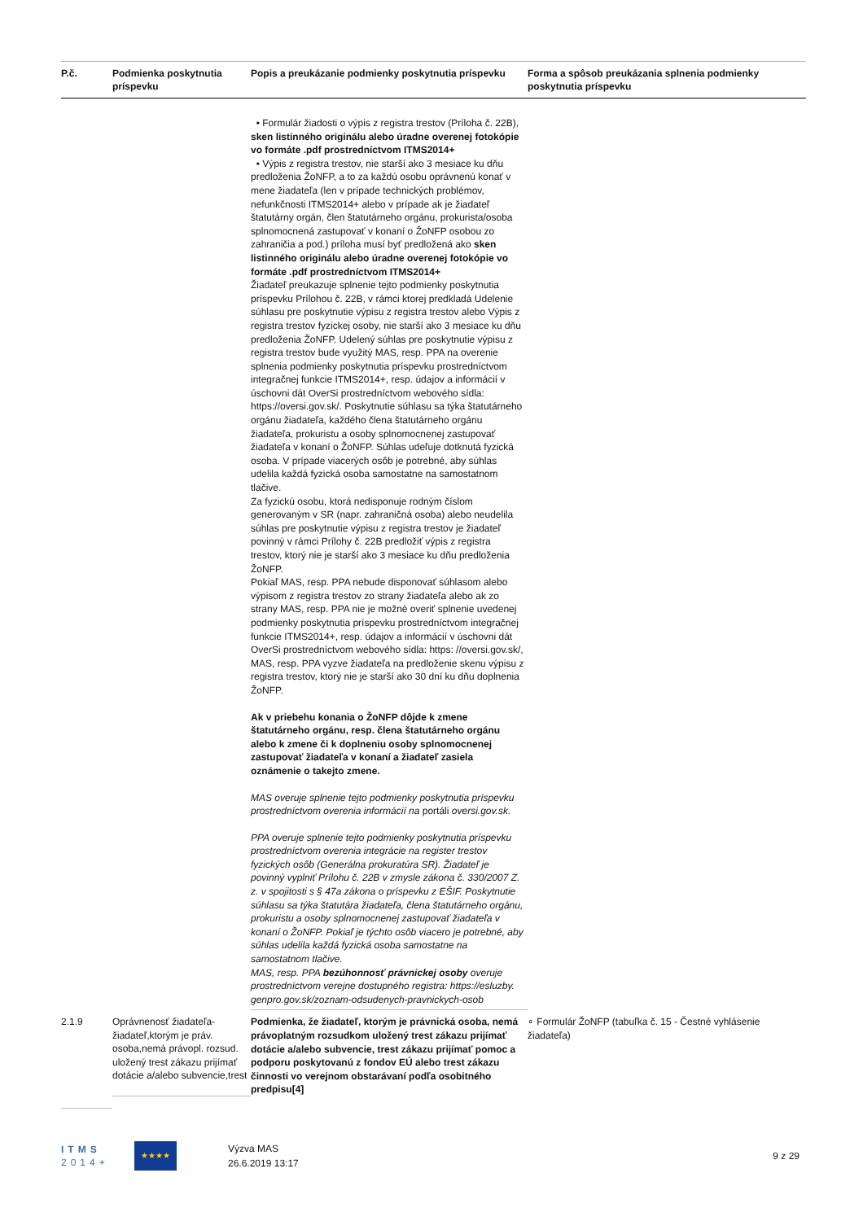| P.č. | Podmienka poskytnutia príspevku | Popis a preukázanie podmienky poskytnutia príspevku | Forma a spôsob preukázania splnenia podmienky poskytnutia príspevku |
| --- | --- | --- | --- |
| | | • Formulár žiadosti o výpis z registra trestov (Príloha č. 22B), sken listinného originálu alebo úradne overenej fotokópie vo formáte .pdf prostredníctvom ITMS2014+ • Výpis z registra trestov, nie starší ako 3 mesiace ku dňu predloženia ŽoNFP, a to za každú osobu oprávnenú konať v mene žiadateľa (len v prípade technických problémov, nefunkčnosti ITMS2014+ alebo v prípade ak je žiadateľ štatutárny orgán, člen štatutárneho orgánu, prokurista/osoba splnomocnená zastupovať v konaní o ŽoNFP osobou zo zahraničia a pod.) príloha musí byť predložená ako sken listinného originálu alebo úradne overenej fotokópie vo formáte .pdf prostredníctvom ITMS2014+ Žiadateľ preukazuje splnenie tejto podmienky poskytnutia príspevku Prílohou č. 22B, v rámci ktorej predkladá Udelenie súhlasu pre poskytnutie výpisu z registra trestov alebo Výpis z registra trestov fyzickej osoby, nie starší ako 3 mesiace ku dňu predloženia ŽoNFP. Udelený súhlas pre poskytnutie výpisu z registra trestov bude využitý MAS, resp. PPA na overenie splnenia podmienky poskytnutia príspevku prostredníctvom integračnej funkcie ITMS2014+, resp. údajov a informácií v úschovni dát OverSi prostredníctvom webového sídla: https://oversi.gov.sk/. Poskytnutie súhlasu sa týka štatutárneho orgánu žiadateľa, každého člena štatutárneho orgánu žiadateľa, prokuristu a osoby splnomocnenej zastupovať žiadateľa v konaní o ŽoNFP. Súhlas udeľuje dotknutá fyzická osoba. V prípade viacerých osôb je potrebné, aby súhlas udelila každá fyzická osoba samostatne na samostatnom tlačive. Za fyzickú osobu, ktorá nedisponuje rodným číslom generovaným v SR (napr. zahraničná osoba) alebo neudelila súhlas pre poskytnutie výpisu z registra trestov je žiadateľ povinný v rámci Prílohy č. 22B predložiť výpis z registra trestov, ktorý nie je starší ako 3 mesiace ku dňu predloženia ŽoNFP. Pokiaľ MAS, resp. PPA nebude disponovať súhlasom alebo výpisom z registra trestov zo strany žiadateľa alebo ak zo strany MAS, resp. PPA nie je možné overiť splnenie uvedenej podmienky poskytnutia príspevku prostredníctvom integračnej funkcie ITMS2014+, resp. údajov a informácií v úschovni dát OverSi prostredníctvom webového sídla: https: //oversi.gov.sk/, MAS, resp. PPA vyzve žiadateľa na predloženie skenu výpisu z registra trestov, ktorý nie je starší ako 30 dní ku dňu doplnenia ŽoNFP. Ak v priebehu konania o ŽoNFP dôjde k zmene štatutárneho orgánu, resp. člena štatutárneho orgánu alebo k zmene či k doplneniu osoby splnomocnenej zastupovať žiadateľa v konaní a žiadateľ zasiela oznámenie o takejto zmene. MAS overuje splnenie tejto podmienky poskytnutia príspevku prostredníctvom overenia informácií na portáli oversi.gov.sk. PPA overuje splnenie tejto podmienky poskytnutia príspevku prostredníctvom overenia integrácie na register trestov fyzických osôb (Generálna prokuratúra SR). Žiadateľ je povinný vyplniť Prílohu č. 22B v zmysle zákona č. 330/2007 Z. z. v spojitosti s § 47a zákona o príspevku z EŠIF. Poskytnutie súhlasu sa týka štatutára žiadateľa, člena štatutárneho orgánu, prokuristu a osoby splnomocnenej zastupovať žiadateľa v konaní o ŽoNFP. Pokiaľ je týchto osôb viacero je potrebné, aby súhlas udelila každá fyzická osoba samostatne na samostatnom tlačive. MAS, resp. PPA bezúhonnosť právnickej osoby overuje prostredníctvom verejne dostupného registra: https://esluzby. genpro.gov.sk/zoznam-odsudenych-pravnickych-osob | |
| 2.1.9 | Oprávnenosť žiadateľa-žiadateľ,ktorým je práv. osoba,nemá právopl. rozsud. uložený trest zákazu prijímať dotácie a/alebo subvencie,trest | Podmienka, že žiadateľ, ktorým je právnická osoba, nemá právoplatným rozsudkom uložený trest zákazu prijímať dotácie a/alebo subvencie, trest zákazu prijímať pomoc a podporu poskytovanú z fondov EÚ alebo trest zákazu činnosti vo verejnom obstarávaní podľa osobitného predpisu[4] | ∘ Formulár ŽoNFP (tabuľka č. 15 - Čestné vyhlásenie žiadateľa) |
ITMS
2014+
★★★★
Výzva MAS
26.6.2019 13:17
9 z 29